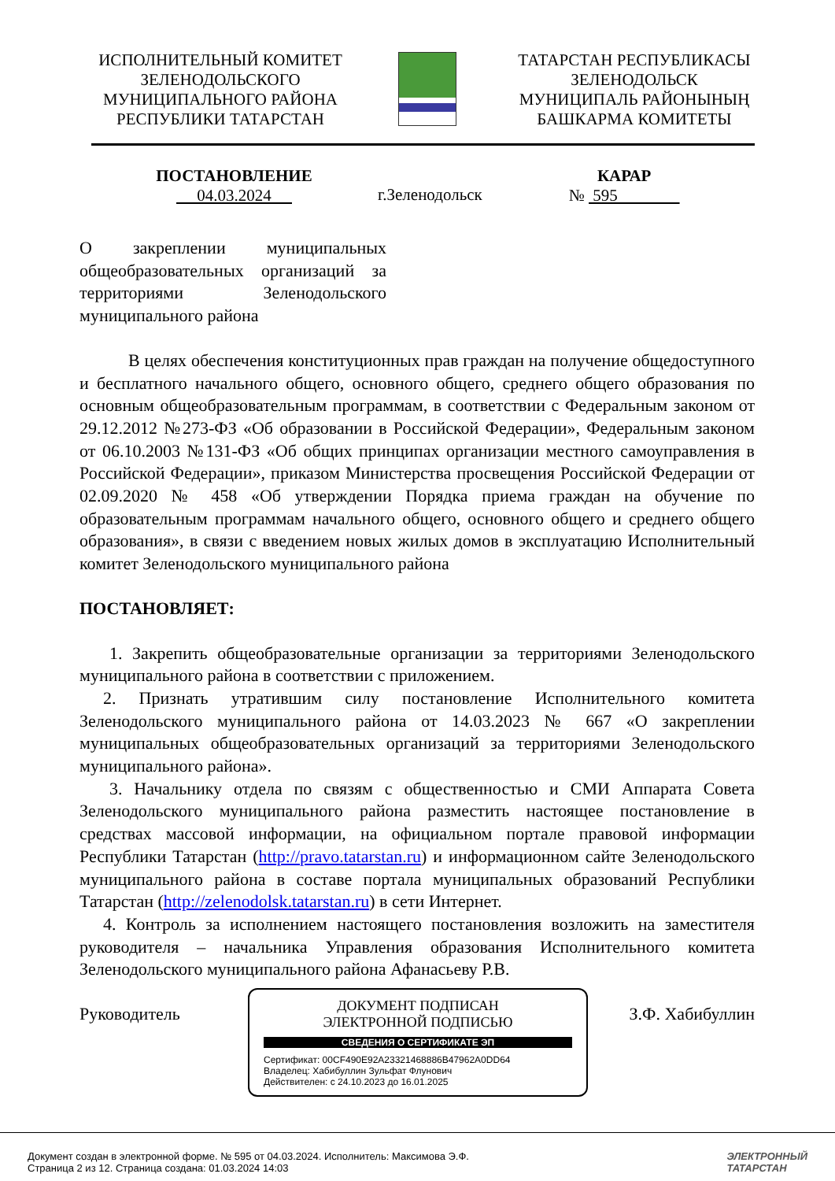ИСПОЛНИТЕЛЬНЫЙ КОМИТЕТ
ЗЕЛЕНОДОЛЬСКОГО
МУНИЦИПАЛЬНОГО РАЙОНА
РЕСПУБЛИКИ ТАТАРСТАН
ТАТАРСТАН РЕСПУБЛИКАСЫ
ЗЕЛЕНОДОЛЬСК
МУНИЦИПАЛЬ РАЙОНЫНЫҢ
БАШКАРМА КОМИТЕТЫ
ПОСТАНОВЛЕНИЕ
04.03.2024
г.Зеленодольск
КАРАР
№ 595
О закреплении муниципальных общеобразовательных организаций за территориями Зеленодольского муниципального района
В целях обеспечения конституционных прав граждан на получение общедоступного и бесплатного начального общего, основного общего, среднего общего образования по основным общеобразовательным программам, в соответствии с Федеральным законом от 29.12.2012 №273-ФЗ «Об образовании в Российской Федерации», Федеральным законом от 06.10.2003 №131-ФЗ «Об общих принципах организации местного самоуправления в Российской Федерации», приказом Министерства просвещения Российской Федерации от 02.09.2020 № 458 «Об утверждении Порядка приема граждан на обучение по образовательным программам начального общего, основного общего и среднего общего образования», в связи с введением новых жилых домов в эксплуатацию Исполнительный комитет Зеленодольского муниципального района
ПОСТАНОВЛЯЕТ:
1. Закрепить общеобразовательные организации за территориями Зеленодольского муниципального района в соответствии с приложением.
2. Признать утратившим силу постановление Исполнительного комитета Зеленодольского муниципального района от 14.03.2023 № 667 «О закреплении муниципальных общеобразовательных организаций за территориями Зеленодольского муниципального района».
3. Начальнику отдела по связям с общественностью и СМИ Аппарата Совета Зеленодольского муниципального района разместить настоящее постановление в средствах массовой информации, на официальном портале правовой информации Республики Татарстан (http://pravo.tatarstan.ru) и информационном сайте Зеленодольского муниципального района в составе портала муниципальных образований Республики Татарстан (http://zelenodolsk.tatarstan.ru) в сети Интернет.
4. Контроль за исполнением настоящего постановления возложить на заместителя руководителя – начальника Управления образования Исполнительного комитета Зеленодольского муниципального района Афанасьеву Р.В.
Руководитель З.Ф. Хабибуллин
ДОКУМЕНТ ПОДПИСАН
ЭЛЕКТРОННОЙ ПОДПИСЬЮ
СВЕДЕНИЯ О СЕРТИФИКАТЕ ЭП
Сертификат: 00CF490E92A23321468886B47962A0DD64
Владелец: Хабибуллин Зульфат Флунович
Действителен: с 24.10.2023 до 16.01.2025
Документ создан в электронной форме. № 595 от 04.03.2024. Исполнитель: Максимова Э.Ф.
Страница 2 из 12. Страница создана: 01.03.2024 14:03
ЭЛЕКТРОННЫЙ
ТАТАРСТАН